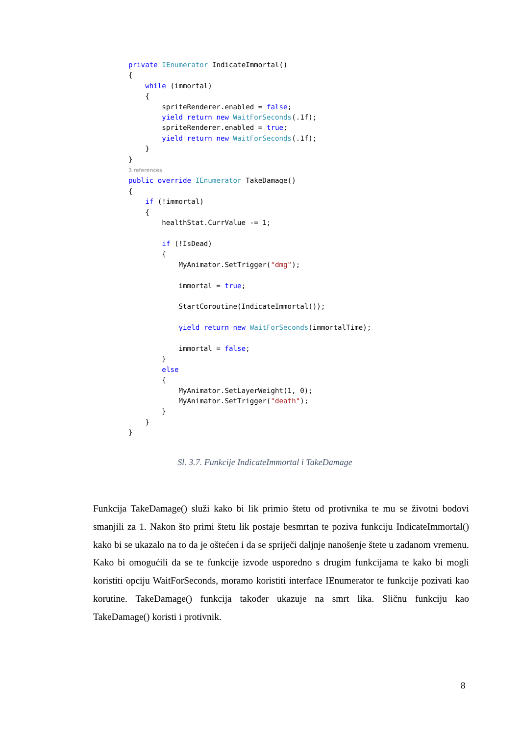private IEnumerator IndicateImmortal()
{
    while (immortal)
    {
        spriteRenderer.enabled = false;
        yield return new WaitForSeconds(.1f);
        spriteRenderer.enabled = true;
        yield return new WaitForSeconds(.1f);
    }
}
3 references
public override IEnumerator TakeDamage()
{
    if (!immortal)
    {
        healthStat.CurrValue -= 1;

        if (!IsDead)
        {
            MyAnimator.SetTrigger("dmg");

            immortal = true;

            StartCoroutine(IndicateImmortal());

            yield return new WaitForSeconds(immortalTime);

            immortal = false;
        }
        else
        {
            MyAnimator.SetLayerWeight(1, 0);
            MyAnimator.SetTrigger("death");
        }
    }
}
Sl. 3.7. Funkcije IndicateImmortal i TakeDamage
Funkcija TakeDamage() služi kako bi lik primio štetu od protivnika te mu se životni bodovi smanjili za 1. Nakon što primi štetu lik postaje besmrtan te poziva funkciju IndicateImmortal() kako bi se ukazalo na to da je oštećen i da se spriječi daljnje nanošenje štete u zadanom vremenu. Kako bi omogućili da se te funkcije izvode usporedno s drugim funkcijama te kako bi mogli koristiti opciju WaitForSeconds, moramo koristiti interface IEnumerator te funkcije pozivati kao korutine. TakeDamage() funkcija također ukazuje na smrt lika. Sličnu funkciju kao TakeDamage() koristi i protivnik.
8